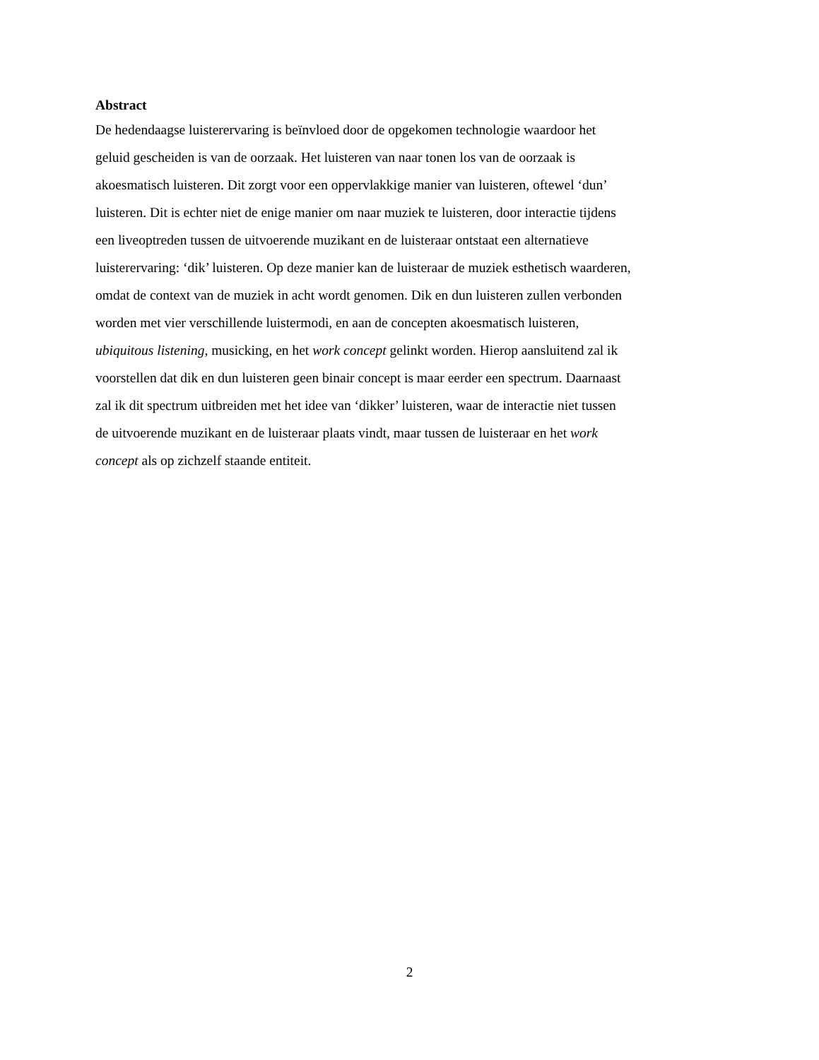Abstract
De hedendaagse luisterervaring is beïnvloed door de opgekomen technologie waardoor het
geluid gescheiden is van de oorzaak. Het luisteren van naar tonen los van de oorzaak is
akoesmatisch luisteren. Dit zorgt voor een oppervlakkige manier van luisteren, oftewel ‘dun’
luisteren. Dit is echter niet de enige manier om naar muziek te luisteren, door interactie tijdens
een liveoptreden tussen de uitvoerende muzikant en de luisteraar ontstaat een alternatieve
luisterervaring: ‘dik’ luisteren. Op deze manier kan de luisteraar de muziek esthetisch waarderen,
omdat de context van de muziek in acht wordt genomen. Dik en dun luisteren zullen verbonden
worden met vier verschillende luistermodi, en aan de concepten akoesmatisch luisteren,
ubiquitous listening, musicking, en het work concept gelinkt worden. Hierop aansluitend zal ik
voorstellen dat dik en dun luisteren geen binair concept is maar eerder een spectrum. Daarnaast
zal ik dit spectrum uitbreiden met het idee van ‘dikker’ luisteren, waar de interactie niet tussen
de uitvoerende muzikant en de luisteraar plaats vindt, maar tussen de luisteraar en het work
concept als op zichzelf staande entiteit.
2